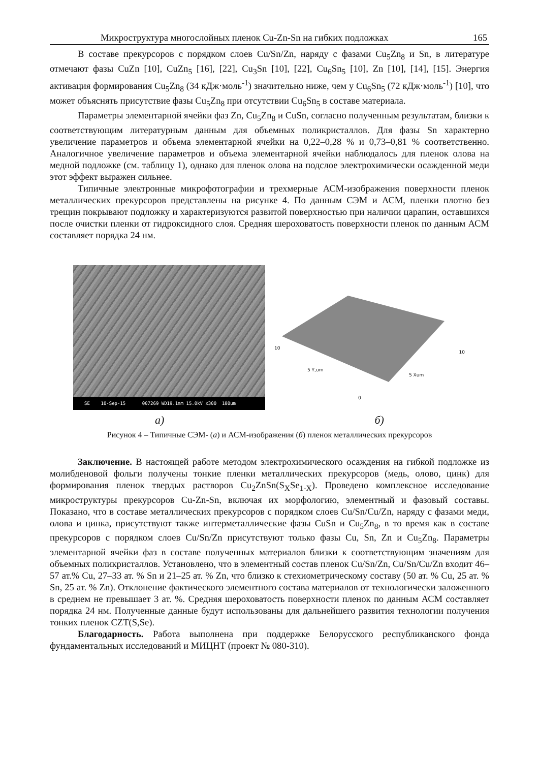Микроструктура многослойных пленок Cu-Zn-Sn на гибких подложках 165
В составе прекурсоров с порядком слоев Cu/Sn/Zn, наряду с фазами Cu<sub>5</sub>Zn<sub>8</sub> и Sn, в литературе отмечают фазы CuZn [10], CuZn<sub>5</sub> [16], [22], Cu<sub>3</sub>Sn [10], [22], Cu<sub>6</sub>Sn<sub>5</sub> [10], Zn [10], [14], [15]. Энергия активация формирования Cu<sub>5</sub>Zn<sub>8</sub> (34 кДж·моль<sup>-1</sup>) значительно ниже, чем у Cu<sub>6</sub>Sn<sub>5</sub> (72 кДж·моль<sup>-1</sup>) [10], что может объяснять присутствие фазы Cu<sub>5</sub>Zn<sub>8</sub> при отсутствии Cu<sub>6</sub>Sn<sub>5</sub> в составе материала.
Параметры элементарной ячейки фаз Zn, Cu<sub>5</sub>Zn<sub>8</sub> и CuSn, согласно полученным результатам, близки к соответствующим литературным данным для объемных поликристаллов. Для фазы Sn характерно увеличение параметров и объема элементарной ячейки на 0,22–0,28 % и 0,73–0,81 % соответственно. Аналогичное увеличение параметров и объема элементарной ячейки наблюдалось для пленок олова на медной подложке (см. таблицу 1), однако для пленок олова на подслое электрохимически осажденной меди этот эффект выражен сильнее.
Типичные электронные микрофотографии и трехмерные АСМ-изображения поверхности пленок металлических прекурсоров представлены на рисунке 4. По данным СЭМ и АСМ, пленки плотно без трещин покрывают подложку и характеризуются развитой поверхностью при наличии царапин, оставшихся после очистки пленки от гидроксидного слоя. Средняя шероховатость поверхности пленок по данным АСМ составляет порядка 24 нм.
SE 10-Sep-15 007269 WD19.1mm 15.0kV x300 100um
10
10
5 Y,um
5 Xum
0
а) б)
Рисунок 4 – Типичные СЭМ- (а) и АСМ-изображения (б) пленок металлических прекурсоров
Заключение. В настоящей работе методом электрохимического осаждения на гибкой подложке из молибденовой фольги получены тонкие пленки металлических прекурсоров (медь, олово, цинк) для формирования пленок твердых растворов Cu<sub>2</sub>ZnSn(S<sub>X</sub>Se<sub>1-X</sub>). Проведено комплексное исследование микроструктуры прекурсоров Cu-Zn-Sn, включая их морфологию, элементный и фазовый составы. Показано, что в составе металлических прекурсоров с порядком слоев Cu/Sn/Cu/Zn, наряду с фазами меди, олова и цинка, присутствуют также интерметаллические фазы CuSn и Cu<sub>5</sub>Zn<sub>8</sub>, в то время как в составе прекурсоров с порядком слоев Cu/Sn/Zn присутствуют только фазы Cu, Sn, Zn и Cu<sub>5</sub>Zn<sub>8</sub>. Параметры элементарной ячейки фаз в составе полученных материалов близки к соответствующим значениям для объемных поликристаллов. Установлено, что в элементный состав пленок Cu/Sn/Zn, Cu/Sn/Cu/Zn входит 46–57 ат.% Cu, 27–33 ат. % Sn и 21–25 ат. % Zn, что близко к стехиометрическому составу (50 ат. % Cu, 25 ат. % Sn, 25 ат. % Zn). Отклонение фактического элементного состава материалов от технологически заложенного в среднем не превышает 3 ат. %. Средняя шероховатость поверхности пленок по данным АСМ составляет порядка 24 нм. Полученные данные будут использованы для дальнейшего развития технологии получения тонких пленок CZT(S,Se).
Благодарность. Работа выполнена при поддержке Белорусского республиканского фонда фундаментальных исследований и МИЦНТ (проект № 080-310).